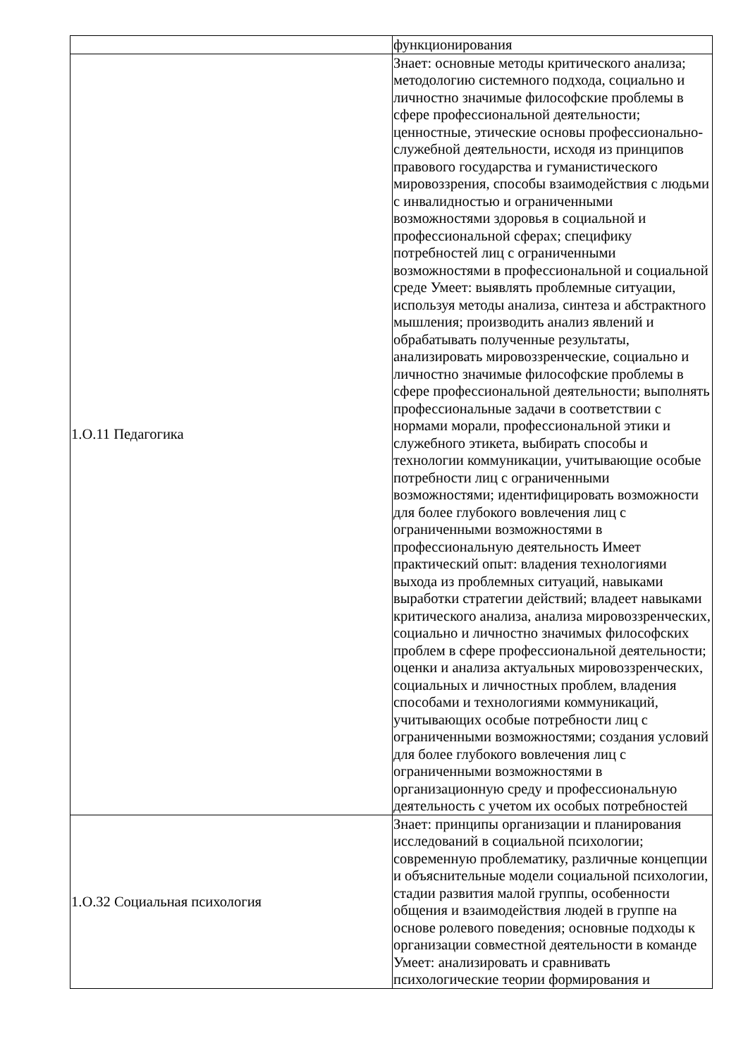| | функционирования |
| 1.О.11 Педагогика | Знает: основные методы критического анализа; методологию системного подхода, социально и личностно значимые философские проблемы в сфере профессиональной деятельности; ценностные, этические основы профессионально-служебной деятельности, исходя из принципов правового государства и гуманистического мировоззрения, способы взаимодействия с людьми с инвалидностью и ограниченными возможностями здоровья в социальной и профессиональной сферах; специфику потребностей лиц с ограниченными возможностями в профессиональной и социальной среде Умеет: выявлять проблемные ситуации, используя методы анализа, синтеза и абстрактного мышления; производить анализ явлений и обрабатывать полученные результаты, анализировать мировоззренческие, социально и личностно значимые философские проблемы в сфере профессиональной деятельности; выполнять профессиональные задачи в соответствии с нормами морали, профессиональной этики и служебного этикета, выбирать способы и технологии коммуникации, учитывающие особые потребности лиц с ограниченными возможностями; идентифицировать возможности для более глубокого вовлечения лиц с ограниченными возможностями в профессиональную деятельность Имеет практический опыт: владения технологиями выхода из проблемных ситуаций, навыками выработки стратегии действий; владеет навыками критического анализа, анализа мировоззренческих, социально и личностно значимых философских проблем в сфере профессиональной деятельности; оценки и анализа актуальных мировоззренческих, социальных и личностных проблем, владения способами и технологиями коммуникаций, учитывающих особые потребности лиц с ограниченными возможностями; создания условий для более глубокого вовлечения лиц с ограниченными возможностями в организационную среду и профессиональную деятельность с учетом их особых потребностей |
| 1.О.32 Социальная психология | Знает: принципы организации и планирования исследований в социальной психологии; современную проблематику, различные концепции и объяснительные модели социальной психологии, стадии развития малой группы, особенности общения и взаимодействия людей в группе на основе ролевого поведения; основные подходы к организации совместной деятельности в команде Умеет: анализировать и сравнивать психологические теории формирования и |